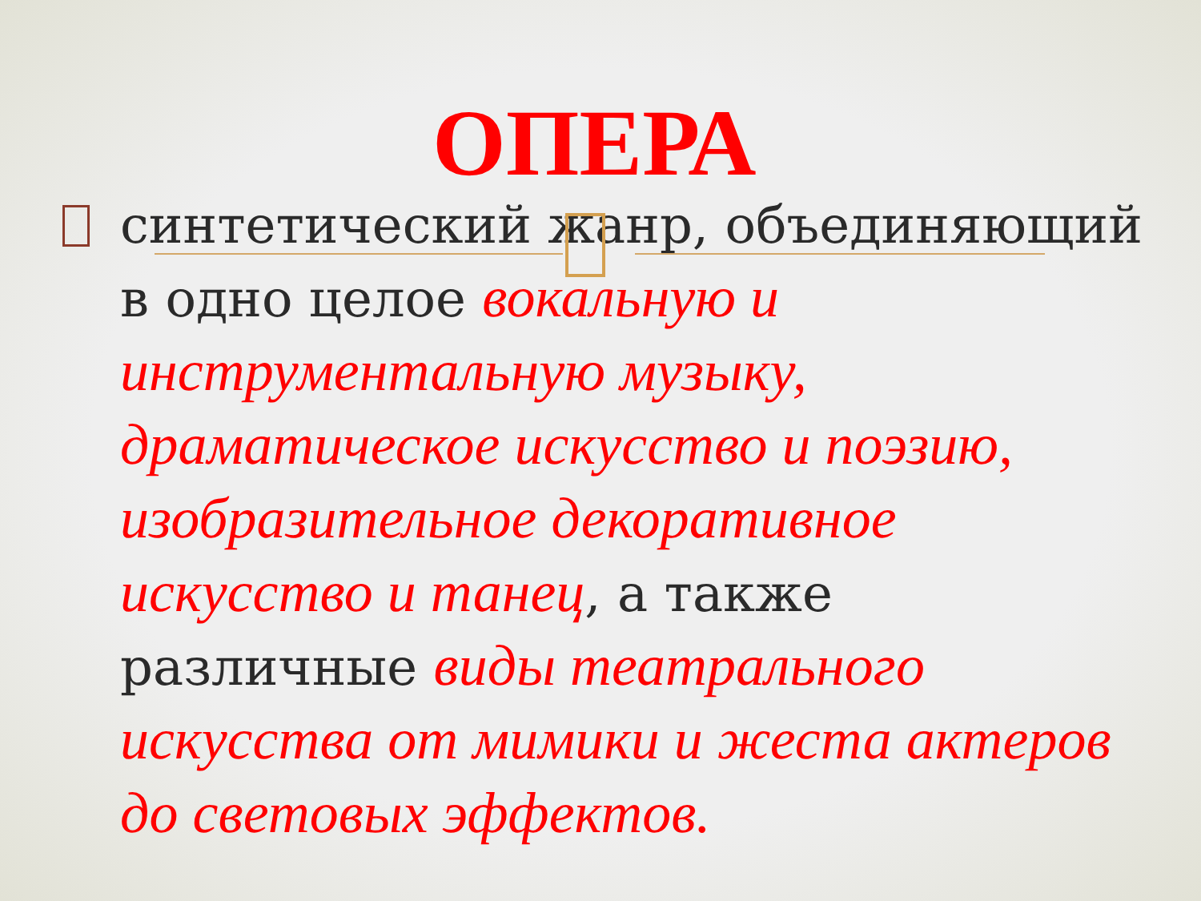ОПЕРА
синтетический жанр, объединяющий в одно целое вокальную и инструментальную музыку, драматическое искусство и поэзию, изобразительное декоративное искусство и танец, а также различные виды театрального искусства от мимики и жеста актеров до световых эффектов.